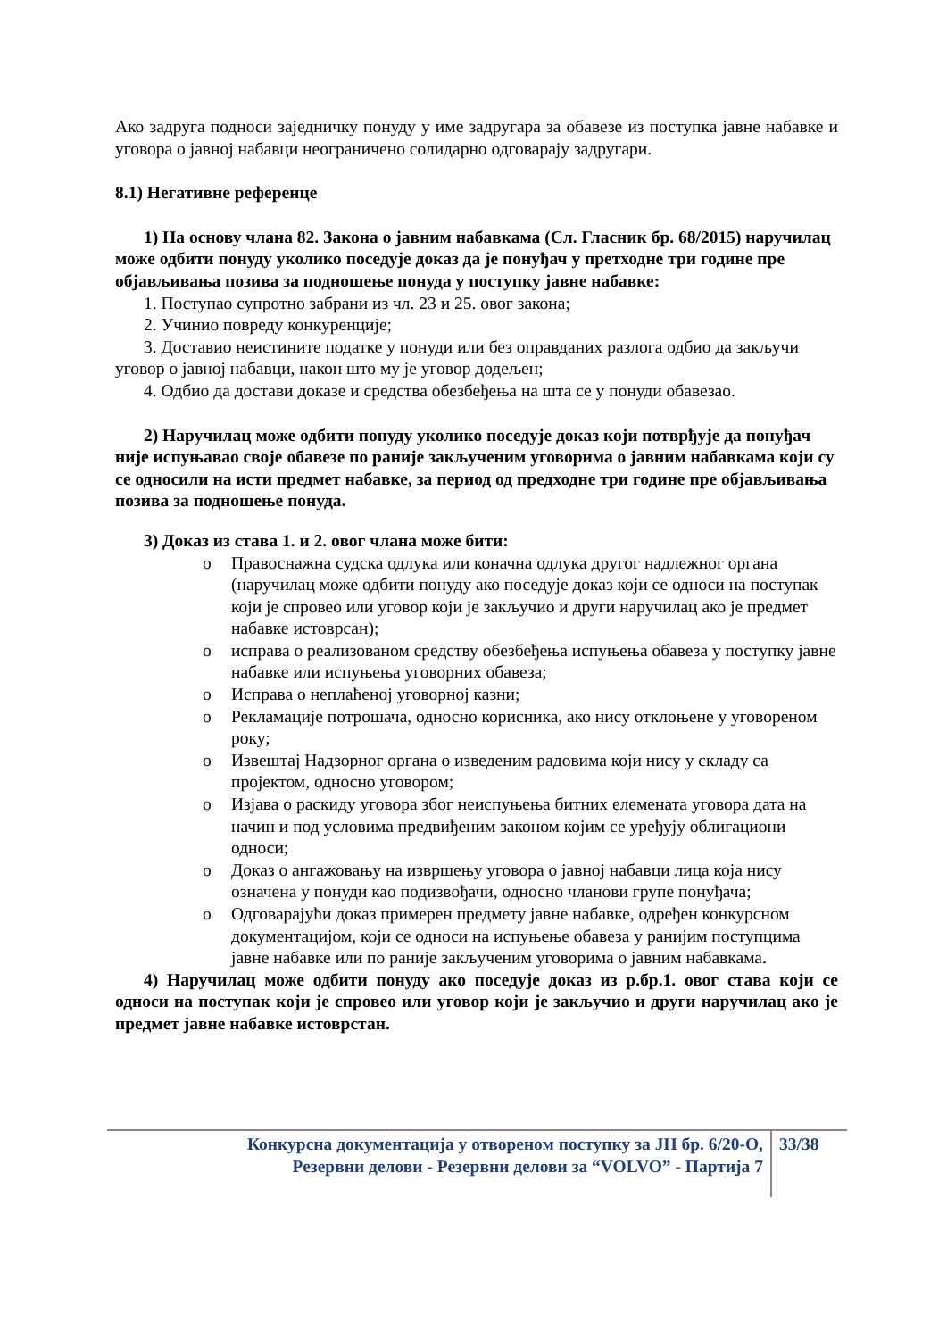Ако задруга подноси заједничку понуду у име задругара за обавезе из поступка јавне набавке и уговора о јавној набавци неограничено солидарно одговарају задругари.
8.1) Негативне референце
1) На основу члана 82. Закона о јавним набавкама (Сл. Гласник бр. 68/2015) наручилац може одбити понуду уколико поседује доказ да је понуђач у претходне три године пре објављивања позива за подношење понуда у поступку јавне набавке:
1. Поступао супротно забрани из чл. 23 и 25. овог закона;
2. Учинио повреду конкуренције;
3. Доставио неистините податке у понуди или без оправданих разлога одбио да закључи уговор о јавној набавци, након што му је уговор додељен;
4. Одбио да достави доказе и средства обезбеђења на шта се у понуди обавезао.
2) Наручилац може одбити понуду уколико поседује доказ који потврђује да понуђач није испуњавао своје обавезе по раније закљученим уговорима о јавним набавкама који су се односили на исти предмет набавке, за период од предходне три године пре објављивања позива за подношење понуда.
3) Доказ из става 1. и 2. овог члана може бити:
o Правоснажна судска одлука или коначна одлука другог надлежног органа (наручилац може одбити понуду ако поседује доказ који се односи на поступак који је спровео или уговор који је закључио и други наручилац ако је предмет набавке истоврсан);
o исправа о реализованом средству обезбеђења испуњења обавеза у поступку јавне набавке или испуњења уговорних обавеза;
o Исправа о неплаћеној уговорној казни;
o Рекламације потрошача, односно корисника, ако нису отклоњене у уговореном року;
o Извештај Надзорног органа о изведеним радовима који нису у складу са пројектом, односно уговором;
o Изјава о раскиду уговора због неиспуњења битних елемената уговора дата на начин и под условима предвиђеним законом којим се уређују облигациони односи;
o Доказ о ангажовању на извршењу уговора о јавној набавци лица која нису означена у понуди као подизвођачи, односно чланови групе понуђача;
o Одговарајући доказ примерен предмету јавне набавке, одређен конкурсном документацијом, који се односи на испуњење обавеза у ранијим поступцима јавне набавке или по раније закљученим уговорима о јавним набавкама.
4) Наручилац може одбити понуду ако поседује доказ из р.бр.1. овог става који се односи на поступак који је спровео или уговор који је закључио и други наручилац ако је предмет јавне набавке истоврстан.
Конкурсна документација у отвореном поступку за ЈН бр. 6/20-О,
Резервни делови - Резервни делови за “VOLVO” - Партија 7
33/38